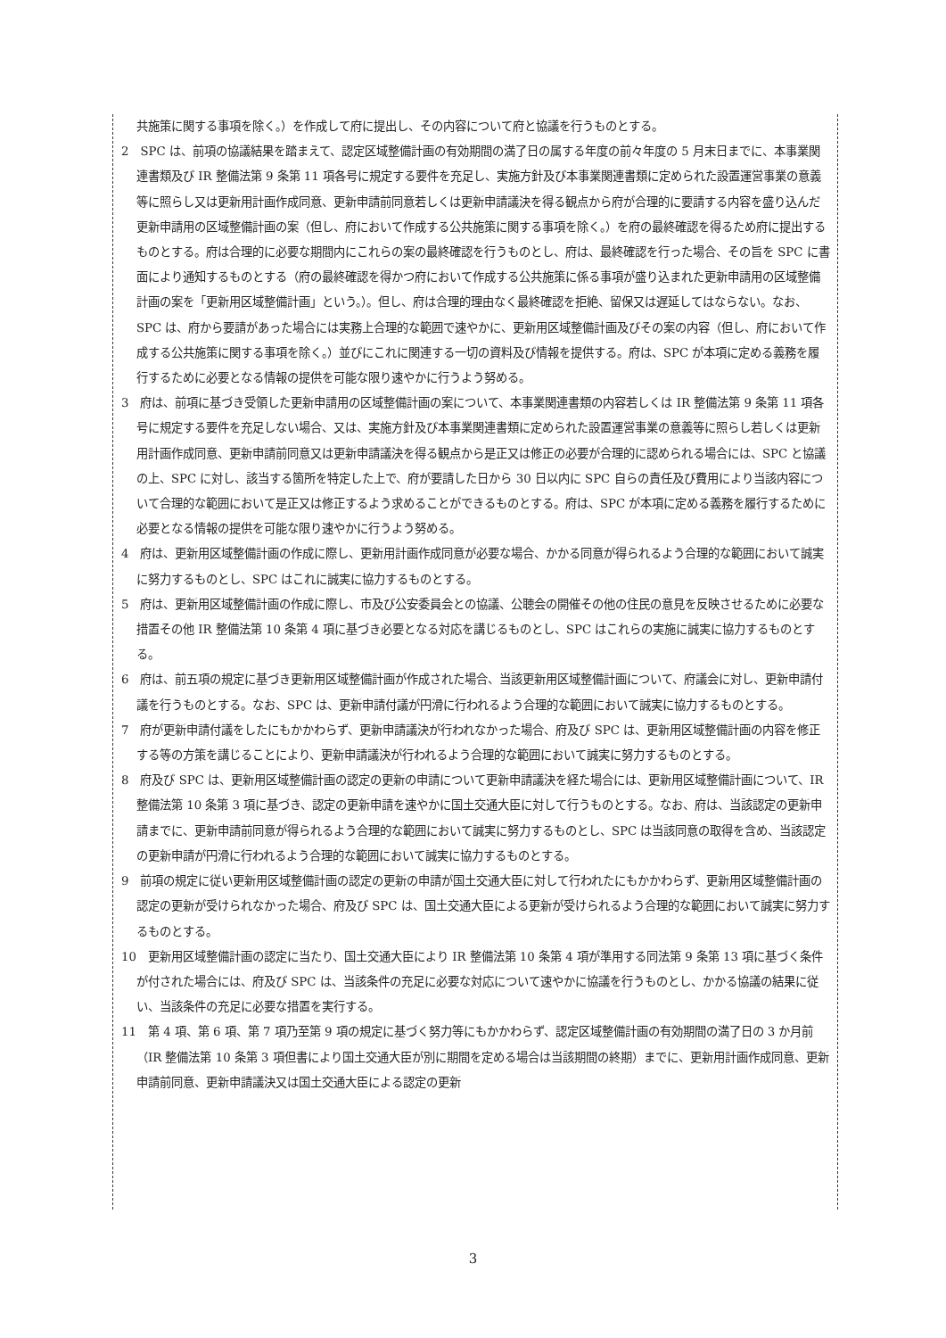共施策に関する事項を除く。）を作成して府に提出し、その内容について府と協議を行うものとする。
2　SPC は、前項の協議結果を踏まえて、認定区域整備計画の有効期間の満了日の属する年度の前々年度の 5 月末日までに、本事業関連書類及び IR 整備法第 9 条第 11 項各号に規定する要件を充足し、実施方針及び本事業関連書類に定められた設置運営事業の意義等に照らし又は更新用計画作成同意、更新申請前同意若しくは更新申請議決を得る観点から府が合理的に要請する内容を盛り込んだ更新申請用の区域整備計画の案（但し、府において作成する公共施策に関する事項を除く。）を府の最終確認を得るため府に提出するものとする。府は合理的に必要な期間内にこれらの案の最終確認を行うものとし、府は、最終確認を行った場合、その旨を SPC に書面により通知するものとする（府の最終確認を得かつ府において作成する公共施策に係る事項が盛り込まれた更新申請用の区域整備計画の案を「更新用区域整備計画」という。）。但し、府は合理的理由なく最終確認を拒絶、留保又は遅延してはならない。なお、SPC は、府から要請があった場合には実務上合理的な範囲で速やかに、更新用区域整備計画及びその案の内容（但し、府において作成する公共施策に関する事項を除く。）並びにこれに関連する一切の資料及び情報を提供する。府は、SPC が本項に定める義務を履行するために必要となる情報の提供を可能な限り速やかに行うよう努める。
3　府は、前項に基づき受領した更新申請用の区域整備計画の案について、本事業関連書類の内容若しくは IR 整備法第 9 条第 11 項各号に規定する要件を充足しない場合、又は、実施方針及び本事業関連書類に定められた設置運営事業の意義等に照らし若しくは更新用計画作成同意、更新申請前同意又は更新申請議決を得る観点から是正又は修正の必要が合理的に認められる場合には、SPC と協議の上、SPC に対し、該当する箇所を特定した上で、府が要請した日から 30 日以内に SPC 自らの責任及び費用により当該内容について合理的な範囲において是正又は修正するよう求めることができるものとする。府は、SPC が本項に定める義務を履行するために必要となる情報の提供を可能な限り速やかに行うよう努める。
4　府は、更新用区域整備計画の作成に際し、更新用計画作成同意が必要な場合、かかる同意が得られるよう合理的な範囲において誠実に努力するものとし、SPC はこれに誠実に協力するものとする。
5　府は、更新用区域整備計画の作成に際し、市及び公安委員会との協議、公聴会の開催その他の住民の意見を反映させるために必要な措置その他 IR 整備法第 10 条第 4 項に基づき必要となる対応を講じるものとし、SPC はこれらの実施に誠実に協力するものとする。
6　府は、前五項の規定に基づき更新用区域整備計画が作成された場合、当該更新用区域整備計画について、府議会に対し、更新申請付議を行うものとする。なお、SPC は、更新申請付議が円滑に行われるよう合理的な範囲において誠実に協力するものとする。
7　府が更新申請付議をしたにもかかわらず、更新申請議決が行われなかった場合、府及び SPC は、更新用区域整備計画の内容を修正する等の方策を講じることにより、更新申請議決が行われるよう合理的な範囲において誠実に努力するものとする。
8　府及び SPC は、更新用区域整備計画の認定の更新の申請について更新申請議決を経た場合には、更新用区域整備計画について、IR 整備法第 10 条第 3 項に基づき、認定の更新申請を速やかに国土交通大臣に対して行うものとする。なお、府は、当該認定の更新申請までに、更新申請前同意が得られるよう合理的な範囲において誠実に努力するものとし、SPC は当該同意の取得を含め、当該認定の更新申請が円滑に行われるよう合理的な範囲において誠実に協力するものとする。
9　前項の規定に従い更新用区域整備計画の認定の更新の申請が国土交通大臣に対して行われたにもかかわらず、更新用区域整備計画の認定の更新が受けられなかった場合、府及び SPC は、国土交通大臣による更新が受けられるよう合理的な範囲において誠実に努力するものとする。
10　更新用区域整備計画の認定に当たり、国土交通大臣により IR 整備法第 10 条第 4 項が準用する同法第 9 条第 13 項に基づく条件が付された場合には、府及び SPC は、当該条件の充足に必要な対応について速やかに協議を行うものとし、かかる協議の結果に従い、当該条件の充足に必要な措置を実行する。
11　第 4 項、第 6 項、第 7 項乃至第 9 項の規定に基づく努力等にもかかわらず、認定区域整備計画の有効期間の満了日の 3 か月前（IR 整備法第 10 条第 3 項但書により国土交通大臣が別に期間を定める場合は当該期間の終期）までに、更新用計画作成同意、更新申請前同意、更新申請議決又は国土交通大臣による認定の更新
3